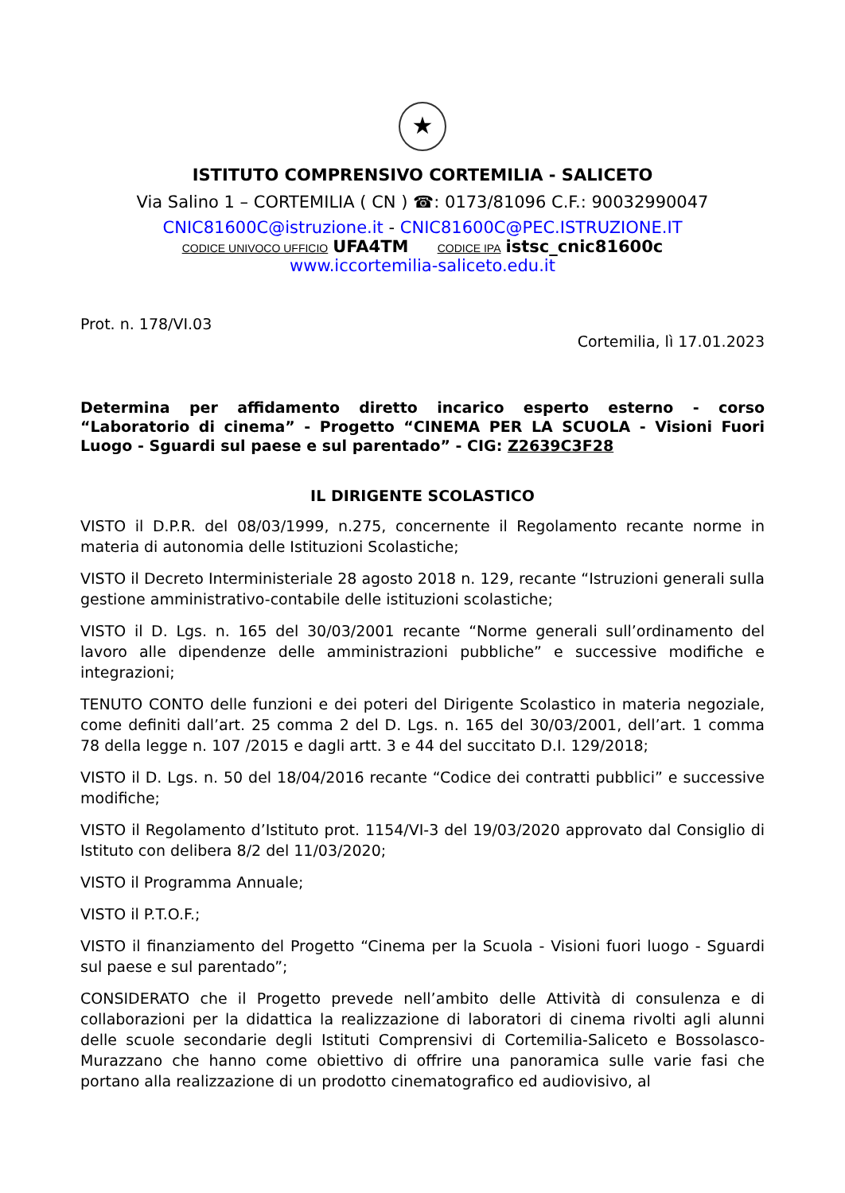★
ISTITUTO COMPRENSIVO CORTEMILIA - SALICETO
Via Salino 1 – CORTEMILIA ( CN ) ☎: 0173/81096 C.F.: 90032990047
CNIC81600C@istruzione.it - CNIC81600C@PEC.ISTRUZIONE.IT
CODICE UNIVOCO UFFICIO UFA4TM CODICE IPA istsc_cnic81600c
www.iccortemilia-saliceto.edu.it
Prot. n. 178/VI.03
Cortemilia, lì 17.01.2023
Determina per affidamento diretto incarico esperto esterno - corso “Laboratorio di cinema” - Progetto “CINEMA PER LA SCUOLA - Visioni Fuori Luogo - Sguardi sul paese e sul parentado” - CIG: Z2639C3F28
IL DIRIGENTE SCOLASTICO
VISTO il D.P.R. del 08/03/1999, n.275, concernente il Regolamento recante norme in materia di autonomia delle Istituzioni Scolastiche;
VISTO il Decreto Interministeriale 28 agosto 2018 n. 129, recante “Istruzioni generali sulla gestione amministrativo-contabile delle istituzioni scolastiche;
VISTO il D. Lgs. n. 165 del 30/03/2001 recante “Norme generali sull’ordinamento del lavoro alle dipendenze delle amministrazioni pubbliche” e successive modifiche e integrazioni;
TENUTO CONTO delle funzioni e dei poteri del Dirigente Scolastico in materia negoziale, come definiti dall’art. 25 comma 2 del D. Lgs. n. 165 del 30/03/2001, dell’art. 1 comma 78 della legge n. 107 /2015 e dagli artt. 3 e 44 del succitato D.I. 129/2018;
VISTO il D. Lgs. n. 50 del 18/04/2016 recante “Codice dei contratti pubblici” e successive modifiche;
VISTO il Regolamento d’Istituto prot. 1154/VI-3 del 19/03/2020 approvato dal Consiglio di Istituto con delibera 8/2 del 11/03/2020;
VISTO il Programma Annuale;
VISTO il P.T.O.F.;
VISTO il finanziamento del Progetto “Cinema per la Scuola - Visioni fuori luogo - Sguardi sul paese e sul parentado”;
CONSIDERATO che il Progetto prevede nell’ambito delle Attività di consulenza e di collaborazioni per la didattica la realizzazione di laboratori di cinema rivolti agli alunni delle scuole secondarie degli Istituti Comprensivi di Cortemilia-Saliceto e Bossolasco-Murazzano che hanno come obiettivo di offrire una panoramica sulle varie fasi che portano alla realizzazione di un prodotto cinematografico ed audiovisivo, al